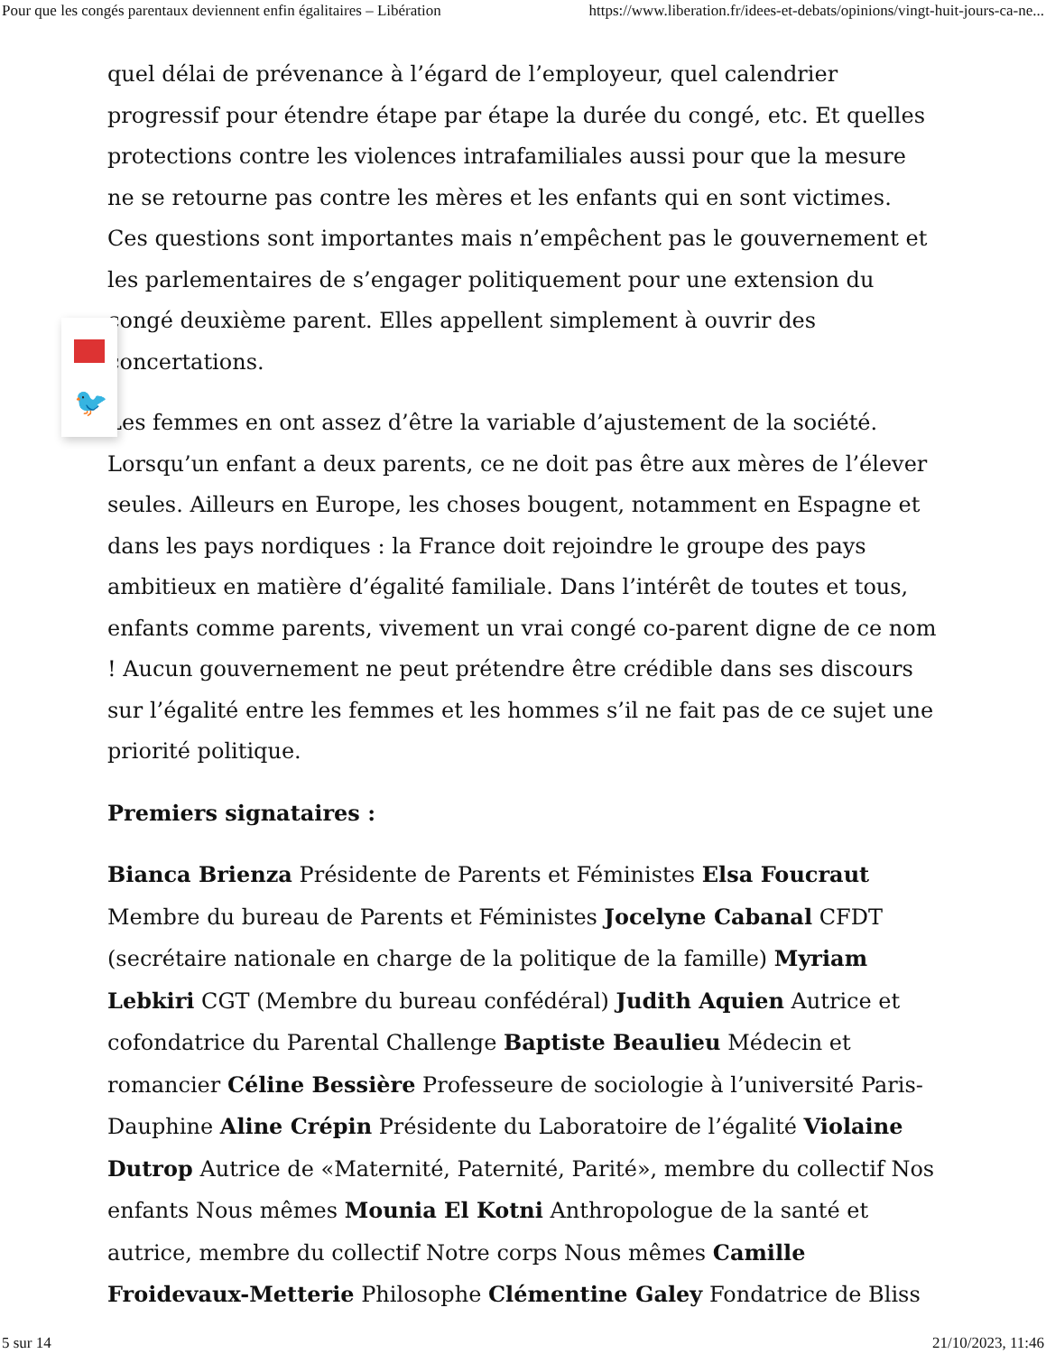Pour que les congés parentaux deviennent enfin égalitaires – Libération https://www.liberation.fr/idees-et-debats/opinions/vingt-huit-jours-ca-ne...
quel délai de prévenance à l’égard de l’employeur, quel calendrier progressif pour étendre étape par étape la durée du congé, etc. Et quelles protections contre les violences intrafamiliales aussi pour que la mesure ne se retourne pas contre les mères et les enfants qui en sont victimes. Ces questions sont importantes mais n’empêchent pas le gouvernement et les parlementaires de s’engager politiquement pour une extension du congé deuxième parent. Elles appellent simplement à ouvrir des concertations.
Les femmes en ont assez d’être la variable d’ajustement de la société. Lorsqu’un enfant a deux parents, ce ne doit pas être aux mères de l’élever seules. Ailleurs en Europe, les choses bougent, notamment en Espagne et dans les pays nordiques : la France doit rejoindre le groupe des pays ambitieux en matière d’égalité familiale. Dans l’intérêt de toutes et tous, enfants comme parents, vivement un vrai congé co-parent digne de ce nom ! Aucun gouvernement ne peut prétendre être crédible dans ses discours sur l’égalité entre les femmes et les hommes s’il ne fait pas de ce sujet une priorité politique.
Premiers signataires :
Bianca Brienza Présidente de Parents et Féministes Elsa Foucraut Membre du bureau de Parents et Féministes Jocelyne Cabanal CFDT (secrétaire nationale en charge de la politique de la famille) Myriam Lebkiri CGT (Membre du bureau confédéral) Judith Aquien Autrice et cofondatrice du Parental Challenge Baptiste Beaulieu Médecin et romancier Céline Bessière Professeure de sociologie à l’université Paris-Dauphine Aline Crépin Présidente du Laboratoire de l’égalité Violaine Dutrop Autrice de «Maternité, Paternité, Parité», membre du collectif Nos enfants Nous mêmes Mounia El Kotni Anthropologue de la santé et autrice, membre du collectif Notre corps Nous mêmes Camille Froidevaux-Metterie Philosophe Clémentine Galey Fondatrice de Bliss
🐦
5 sur 14 21/10/2023, 11:46